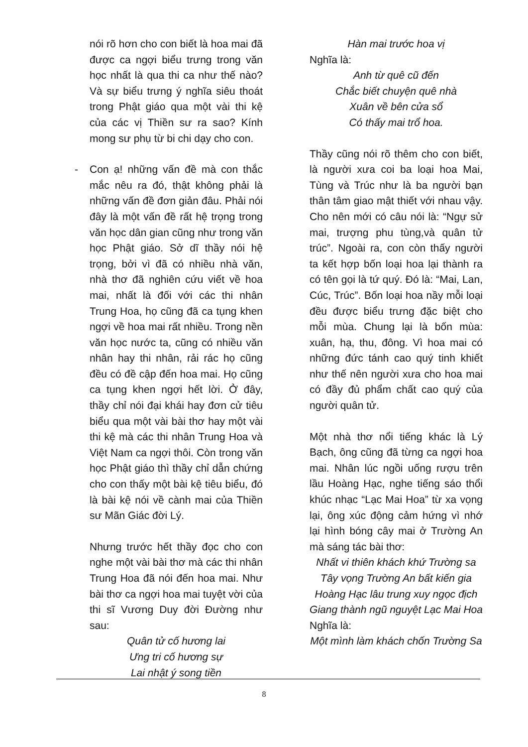nói rõ hơn cho con biết là hoa mai đã được ca ngợi biểu trưng trong văn học nhất là qua thi ca như thế nào? Và sự biểu trưng ý nghĩa siêu thoát trong Phật giáo qua một vài thi kệ của các vị Thiền sư ra sao? Kính mong sư phụ từ bi chi dạy cho con.
- Con ạ! những vấn đề mà con thắc mắc nêu ra đó, thật không phải là những vấn đề đơn giản đâu. Phải nói đây là một vấn đề rất hệ trọng trong văn học dân gian cũng như trong văn học Phật giáo. Sở dĩ thầy nói hệ trọng, bởi vì đã có nhiều nhà văn, nhà thơ đã nghiên cứu viết về hoa mai, nhất là đối với các thi nhân Trung Hoa, họ cũng đã ca tụng khen ngợi về hoa mai rất nhiều. Trong nền văn học nước ta, cũng có nhiều văn nhân hay thi nhân, rải rác họ cũng đều có đề cập đến hoa mai. Họ cũng ca tụng khen ngợi hết lời. Ở đây, thầy chỉ nói đại khái hay đơn cử tiêu biểu qua một vài bài thơ hay một vài thi kệ mà các thi nhân Trung Hoa và Việt Nam ca ngợi thôi. Còn trong văn học Phật giáo thì thầy chỉ dẫn chứng cho con thấy một bài kệ tiêu biểu, đó là bài kệ nói về cành mai của Thiền sư Mãn Giác đời Lý.
Nhưng trước hết thầy đọc cho con nghe một vài bài thơ mà các thi nhân Trung Hoa đã nói đến hoa mai. Như bài thơ ca ngợi hoa mai tuyệt vời của thi sĩ Vương Duy đời Đường như sau:
Quân tử cố hương lai
Ưng tri cố hương sự
Lai nhật ý song tiền
Hàn mai trước hoa vị
Nghĩa là:
Anh từ quê cũ đến
Chắc biết chuyện quê nhà
Xuân về bên cửa sổ
Có thấy mai trổ hoa.
Thầy cũng nói rõ thêm cho con biết, là người xưa coi ba loại hoa Mai, Tùng và Trúc như là ba người bạn thân tâm giao mật thiết với nhau vậy. Cho nên mới có câu nói là: “Ngự sử mai, trượng phu tùng,và quân tử trúc”. Ngoài ra, con còn thấy người ta kết hợp bốn loại hoa lại thành ra có tên gọi là tứ quý. Đó là: “Mai, Lan, Cúc, Trúc”. Bốn loại hoa nầy mỗi loại đều được biểu trưng đặc biệt cho mỗi mùa. Chung lại là bốn mùa: xuân, hạ, thu, đông. Vì hoa mai có những đức tánh cao quý tinh khiết như thế nên người xưa cho hoa mai có đầy đủ phẩm chất cao quý của người quân tử.
Một nhà thơ nổi tiếng khác là Lý Bạch, ông cũng đã từng ca ngợi hoa mai. Nhân lúc ngồi uống rượu trên lầu Hoàng Hạc, nghe tiếng sáo thổi khúc nhạc “Lạc Mai Hoa” từ xa vọng lại, ông xúc động cảm hứng vì nhớ lại hình bóng cây mai ở Trường An mà sáng tác bài thơ:
Nhất vi thiên khách khứ Trường sa
Tây vọng Trường An bất kiến gia
Hoàng Hạc lâu trung xuy ngọc địch
Giang thành ngũ nguyệt Lạc Mai Hoa
Nghĩa là:
Một mình làm khách chốn Trường Sa
8